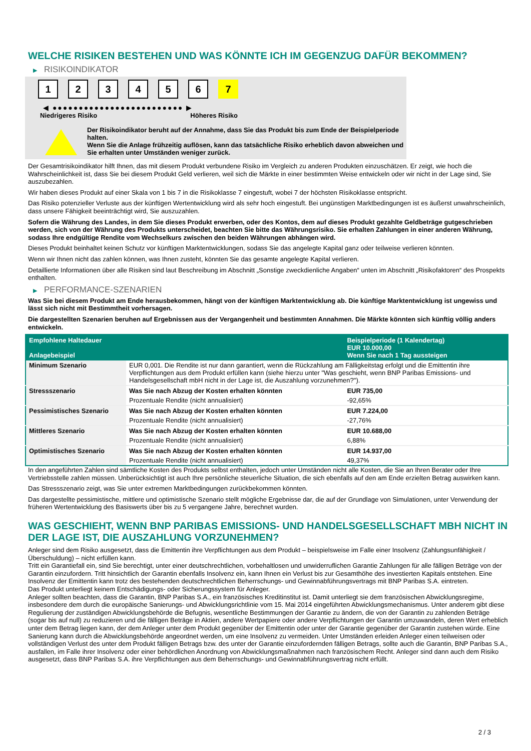WELCHE RISIKEN BESTEHEN UND WAS KÖNNTE ICH IM GEGENZUG DAFÜR BEKOMMEN?
▶ RISIKOINDIKATOR
1 2 3 4 5 6 7
◀ ●●●●●●●●●●●●●●●●●●●●●●●●● ▶
Niedrigeres Risiko Höheres Risiko
Der Risikoindikator beruht auf der Annahme, dass Sie das Produkt bis zum Ende der Beispielperiode halten.
Wenn Sie die Anlage frühzeitig auflösen, kann das tatsächliche Risiko erheblich davon abweichen und Sie erhalten unter Umständen weniger zurück.
Der Gesamtrisikoindikator hilft Ihnen, das mit diesem Produkt verbundene Risiko im Vergleich zu anderen Produkten einzuschätzen. Er zeigt, wie hoch die Wahrscheinlichkeit ist, dass Sie bei diesem Produkt Geld verlieren, weil sich die Märkte in einer bestimmten Weise entwickeln oder wir nicht in der Lage sind, Sie auszubezahlen.
Wir haben dieses Produkt auf einer Skala von 1 bis 7 in die Risikoklasse 7 eingestuft, wobei 7 der höchsten Risikoklasse entspricht.
Das Risiko potenzieller Verluste aus der künftigen Wertentwicklung wird als sehr hoch eingestuft. Bei ungünstigen Marktbedingungen ist es äußerst unwahrscheinlich, dass unsere Fähigkeit beeinträchtigt wird, Sie auszuzahlen.
Sofern die Währung des Landes, in dem Sie dieses Produkt erwerben, oder des Kontos, dem auf dieses Produkt gezahlte Geldbeträge gutgeschrieben werden, sich von der Währung des Produkts unterscheidet, beachten Sie bitte das Währungsrisiko. Sie erhalten Zahlungen in einer anderen Währung, sodass Ihre endgültige Rendite vom Wechselkurs zwischen den beiden Währungen abhängen wird.
Dieses Produkt beinhaltet keinen Schutz vor künftigen Marktentwicklungen, sodass Sie das angelegte Kapital ganz oder teilweise verlieren könnten.
Wenn wir Ihnen nicht das zahlen können, was Ihnen zusteht, könnten Sie das gesamte angelegte Kapital verlieren.
Detaillierte Informationen über alle Risiken sind laut Beschreibung im Abschnitt „Sonstige zweckdienliche Angaben“ unten im Abschnitt „Risikofaktoren“ des Prospekts enthalten.
▶ PERFORMANCE-SZENARIEN
Was Sie bei diesem Produkt am Ende herausbekommen, hängt von der künftigen Marktentwicklung ab. Die künftige Marktentwicklung ist ungewiss und lässt sich nicht mit Bestimmtheit vorhersagen.
Die dargestellten Szenarien beruhen auf Ergebnissen aus der Vergangenheit und bestimmten Annahmen. Die Märkte könnten sich künftig völlig anders entwickeln.
| Empfohlene Haltedauer Anlagebeispiel | | Beispielperiode (1 Kalendertag) EUR 10.000,00 Wenn Sie nach 1 Tag aussteigen |
| --- | --- | --- |
| Minimum Szenario | EUR 0,001. Die Rendite ist nur dann garantiert, wenn die Rückzahlung am Fälligkeitstag erfolgt und die Emittentin ihre Verpflichtungen aus dem Produkt erfüllen kann (siehe hierzu unter "Was geschieht, wenn BNP Paribas Emissions- und Handelsgesellschaft mbH nicht in der Lage ist, die Auszahlung vorzunehmen?"). | |
| Stressszenario | Was Sie nach Abzug der Kosten erhalten könnten | EUR 735,00 |
| | Prozentuale Rendite (nicht annualisiert) | -92,65% |
| Pessimistisches Szenario | Was Sie nach Abzug der Kosten erhalten könnten | EUR 7.224,00 |
| | Prozentuale Rendite (nicht annualisiert) | -27,76% |
| Mittleres Szenario | Was Sie nach Abzug der Kosten erhalten könnten | EUR 10.688,00 |
| | Prozentuale Rendite (nicht annualisiert) | 6,88% |
| Optimistisches Szenario | Was Sie nach Abzug der Kosten erhalten könnten | EUR 14.937,00 |
| | Prozentuale Rendite (nicht annualisiert) | 49,37% |
In den angeführten Zahlen sind sämtliche Kosten des Produkts selbst enthalten, jedoch unter Umständen nicht alle Kosten, die Sie an Ihren Berater oder Ihre Vertriebsstelle zahlen müssen. Unberücksichtigt ist auch Ihre persönliche steuerliche Situation, die sich ebenfalls auf den am Ende erzielten Betrag auswirken kann.
Das Stressszenario zeigt, was Sie unter extremen Marktbedingungen zurückbekommen könnten.
Das dargestellte pessimistische, mittlere und optimistische Szenario stellt mögliche Ergebnisse dar, die auf der Grundlage von Simulationen, unter Verwendung der früheren Wertentwicklung des Basiswerts über bis zu 5 vergangene Jahre, berechnet wurden.
WAS GESCHIEHT, WENN BNP PARIBAS EMISSIONS- UND HANDELSGESELLSCHAFT MBH NICHT IN DER LAGE IST, DIE AUSZAHLUNG VORZUNEHMEN?
Anleger sind dem Risiko ausgesetzt, dass die Emittentin ihre Verpflichtungen aus dem Produkt – beispielsweise im Falle einer Insolvenz (Zahlungsunfähigkeit / Überschuldung) – nicht erfüllen kann.
Tritt ein Garantiefall ein, sind Sie berechtigt, unter einer deutschrechtlichen, vorbehaltlosen und unwiderruflichen Garantie Zahlungen für alle fälligen Beträge von der Garantin einzufordern. Tritt hinsichtlich der Garantin ebenfalls Insolvenz ein, kann Ihnen ein Verlust bis zur Gesamthöhe des investierten Kapitals entstehen. Eine Insolvenz der Emittentin kann trotz des bestehenden deutschrechtlichen Beherrschungs- und Gewinnabführungsvertrags mit BNP Paribas S.A. eintreten.
Das Produkt unterliegt keinem Entschädigungs- oder Sicherungssystem für Anleger.
Anleger sollten beachten, dass die Garantin, BNP Paribas S.A., ein französisches Kreditinstitut ist. Damit unterliegt sie dem französischen Abwicklungsregime, insbesondere dem durch die europäische Sanierungs- und Abwicklungsrichtlinie vom 15. Mai 2014 eingeführten Abwicklungsmechanismus. Unter anderem gibt diese Regulierung der zuständigen Abwicklungsbehörde die Befugnis, wesentliche Bestimmungen der Garantie zu ändern, die von der Garantin zu zahlenden Beträge (sogar bis auf null) zu reduzieren und die fälligen Beträge in Aktien, andere Wertpapiere oder andere Verpflichtungen der Garantin umzuwandeln, deren Wert erheblich unter dem Betrag liegen kann, der dem Anleger unter dem Produkt gegenüber der Emittentin oder unter der Garantie gegenüber der Garantin zustehen würde. Eine Sanierung kann durch die Abwicklungsbehörde angeordnet werden, um eine Insolvenz zu vermeiden. Unter Umständen erleiden Anleger einen teilweisen oder vollständigen Verlust des unter dem Produkt fälligen Betrags bzw. des unter der Garantie einzufordernden fälligen Betrags, sollte auch die Garantin, BNP Paribas S.A., ausfallen, im Falle ihrer Insolvenz oder einer behördlichen Anordnung von Abwicklungsmaßnahmen nach französischem Recht. Anleger sind dann auch dem Risiko ausgesetzt, dass BNP Paribas S.A. ihre Verpflichtungen aus dem Beherrschungs- und Gewinnabführungsvertrag nicht erfüllt.
2 / 3